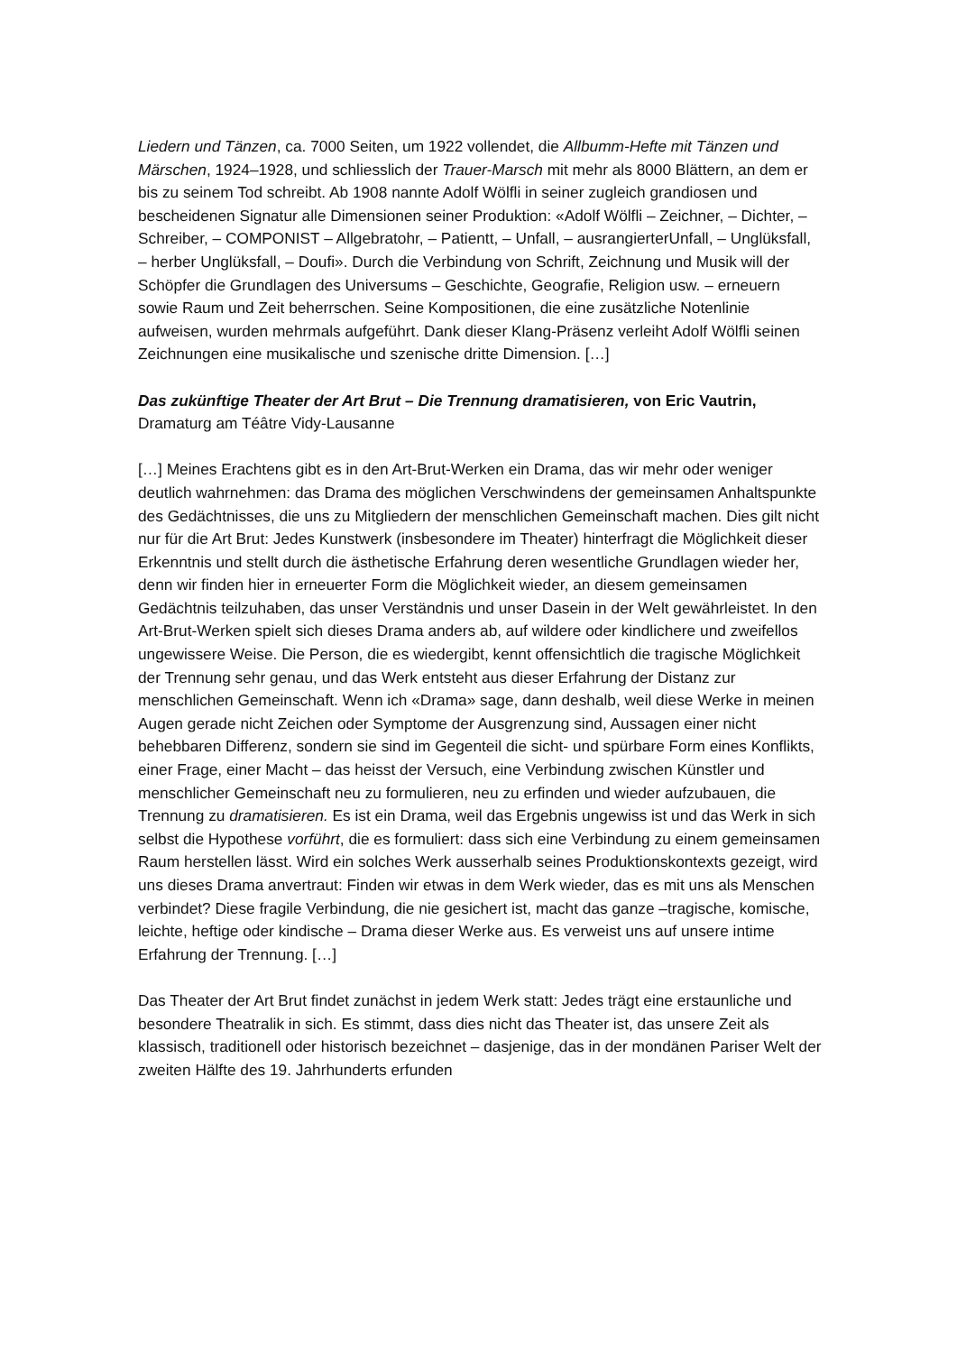Liedern und Tänzen, ca. 7000 Seiten, um 1922 vollendet, die Allbumm-Hefte mit Tänzen und Märschen, 1924–1928, und schliesslich der Trauer-Marsch mit mehr als 8000 Blättern, an dem er bis zu seinem Tod schreibt. Ab 1908 nannte Adolf Wölfli in seiner zugleich grandiosen und bescheidenen Signatur alle Dimensionen seiner Produktion: «Adolf Wölfli – Zeichner, – Dichter, – Schreiber, – COMPONIST – Allgebratohr, – Patientt, – Unfall, – ausrangierterUnfall, – Unglüksfall, – herber Unglüksfall, – Doufi». Durch die Verbindung von Schrift, Zeichnung und Musik will der Schöpfer die Grundlagen des Universums – Geschichte, Geografie, Religion usw. – erneuern sowie Raum und Zeit beherrschen. Seine Kompositionen, die eine zusätzliche Notenlinie aufweisen, wurden mehrmals aufgeführt. Dank dieser Klang-Präsenz verleiht Adolf Wölfli seinen Zeichnungen eine musikalische und szenische dritte Dimension. […]
Das zukünftige Theater der Art Brut – Die Trennung dramatisieren, von Eric Vautrin, Dramaturg am Téâtre Vidy-Lausanne
[…] Meines Erachtens gibt es in den Art-Brut-Werken ein Drama, das wir mehr oder weniger deutlich wahrnehmen: das Drama des möglichen Verschwindens der gemeinsamen Anhaltspunkte des Gedächtnisses, die uns zu Mitgliedern der menschlichen Gemeinschaft machen. Dies gilt nicht nur für die Art Brut: Jedes Kunstwerk (insbesondere im Theater) hinterfragt die Möglichkeit dieser Erkenntnis und stellt durch die ästhetische Erfahrung deren wesentliche Grundlagen wieder her, denn wir finden hier in erneuerter Form die Möglichkeit wieder, an diesem gemeinsamen Gedächtnis teilzuhaben, das unser Verständnis und unser Dasein in der Welt gewährleistet. In den Art-Brut-Werken spielt sich dieses Drama anders ab, auf wildere oder kindlichere und zweifellos ungewissere Weise. Die Person, die es wiedergibt, kennt offensichtlich die tragische Möglichkeit der Trennung sehr genau, und das Werk entsteht aus dieser Erfahrung der Distanz zur menschlichen Gemeinschaft. Wenn ich «Drama» sage, dann deshalb, weil diese Werke in meinen Augen gerade nicht Zeichen oder Symptome der Ausgrenzung sind, Aussagen einer nicht behebbaren Differenz, sondern sie sind im Gegenteil die sicht- und spürbare Form eines Konflikts, einer Frage, einer Macht – das heisst der Versuch, eine Verbindung zwischen Künstler und menschlicher Gemeinschaft neu zu formulieren, neu zu erfinden und wieder aufzubauen, die Trennung zu dramatisieren. Es ist ein Drama, weil das Ergebnis ungewiss ist und das Werk in sich selbst die Hypothese vorführt, die es formuliert: dass sich eine Verbindung zu einem gemeinsamen Raum herstellen lässt. Wird ein solches Werk ausserhalb seines Produktionskontexts gezeigt, wird uns dieses Drama anvertraut: Finden wir etwas in dem Werk wieder, das es mit uns als Menschen verbindet? Diese fragile Verbindung, die nie gesichert ist, macht das ganze –tragische, komische, leichte, heftige oder kindische – Drama dieser Werke aus. Es verweist uns auf unsere intime Erfahrung der Trennung. […]
Das Theater der Art Brut findet zunächst in jedem Werk statt: Jedes trägt eine erstaunliche und besondere Theatralik in sich. Es stimmt, dass dies nicht das Theater ist, das unsere Zeit als klassisch, traditionell oder historisch bezeichnet – dasjenige, das in der mondänen Pariser Welt der zweiten Hälfte des 19. Jahrhunderts erfunden